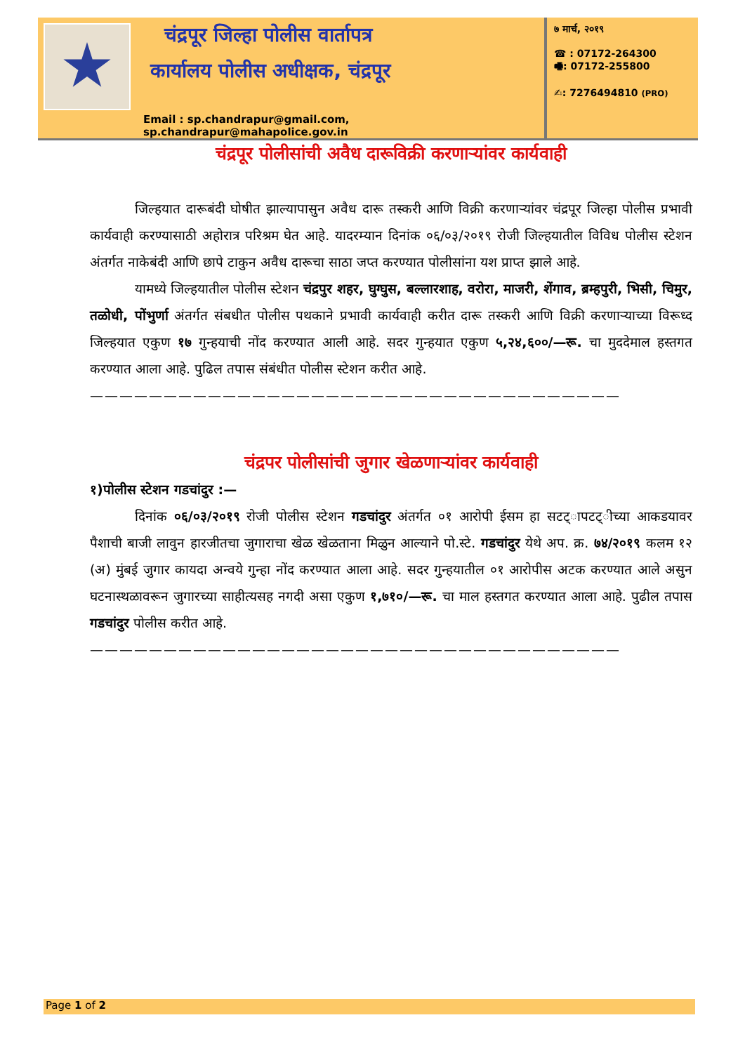चंद्रपूर जिल्हा पोलीस वार्तापत्र
कार्यालय पोलीस अधीक्षक, चंद्रपूर
Email : sp.chandrapur@gmail.com, sp.chandrapur@mahapolice.gov.in
७ मार्च, २०१९
☎ : 07172-264300
🖷: 07172-255800
✍: 7276494810 (PRO)
चंद्रपूर पोलीसांची अवैध दारूविक्री करणाऱ्यांवर कार्यवाही
जिल्हयात दारूबंदी घोषीत झाल्यापासुन अवैध दारू तस्करी आणि विक्री करणाऱ्यांवर चंद्रपूर जिल्हा पोलीस प्रभावी कार्यवाही करण्यासाठी अहोरात्र परिश्रम घेत आहे. यादरम्यान दिनांक ०६/०३/२०१९ रोजी जिल्हयातील विविध पोलीस स्टेशन अंतर्गत नाकेबंदी आणि छापे टाकुन अवैध दारूचा साठा जप्त करण्यात पोलीसांना यश प्राप्त झाले आहे.
यामध्ये जिल्हयातील पोलीस स्टेशन चंद्रपुर शहर, घुग्घुस, बल्लारशाह, वरोरा, माजरी, शेंगाव, ब्रम्हपुरी, भिसी, चिमुर, तळोधी, पोंभुर्णा अंतर्गत संबधीत पोलीस पथकाने प्रभावी कार्यवाही करीत दारू तस्करी आणि विक्री करणाऱ्याच्या विरूध्द जिल्हयात एकुण १७ गुन्हयाची नोंद करण्यात आली आहे. सदर गुन्हयात एकुण ५,२४,६००/—रू. चा मुददेमाल हस्तगत करण्यात आला आहे. पुढिल तपास संबंधीत पोलीस स्टेशन करीत आहे.
————————————————————————————————————
चंद्रपर पोलीसांची जुगार खेळणाऱ्यांवर कार्यवाही
१)पोलीस स्टेशन गडचांदुर :—
दिनांक ०६/०३/२०१९ रोजी पोलीस स्टेशन गडचांदुर अंतर्गत ०१ आरोपी ईसम हा सटट्ापटट्ीच्या आकडयावर पैशाची बाजी लावुन हारजीतचा जुगाराचा खेळ खेळताना मिळुन आल्याने पो.स्टे. गडचांदुर येथे अप. क्र. ७४/२०१९ कलम १२ (अ) मुंबई जुगार कायदा अन्वये गुन्हा नोंद करण्यात आला आहे. सदर गुन्हयातील ०१ आरोपीस अटक करण्यात आले असुन घटनास्थळावरून जुगारच्या साहीत्यसह नगदी असा एकुण १,७१०/—रू. चा माल हस्तगत करण्यात आला आहे. पुढील तपास गडचांदुर पोलीस करीत आहे.
————————————————————————————————————
Page 1 of 2